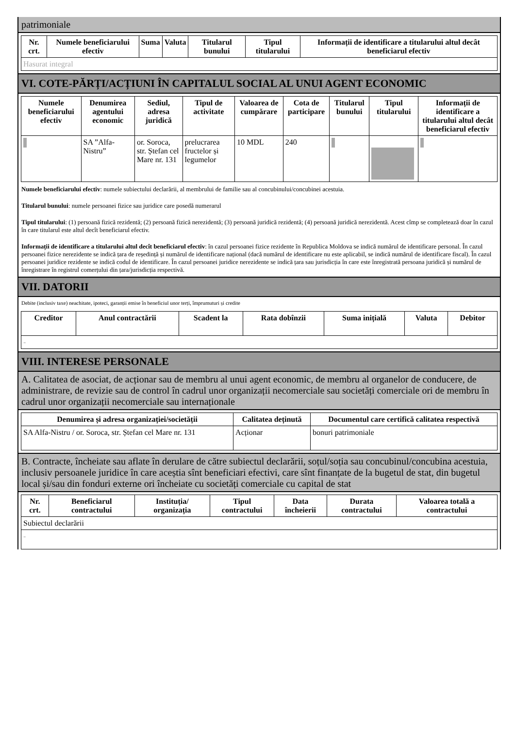patrimoniale
| Nr. crt. | Numele beneficiarului efectiv | Suma | Valuta | Titularul bunului | Tipul titularului | Informații de identificare a titularului altul decât beneficiarul efectiv |
| --- | --- | --- | --- | --- | --- | --- |
| Hasurat integral | | | | | | |
VI. COTE-PĂRȚI/ACȚIUNI ÎN CAPITALUL SOCIAL AL UNUI AGENT ECONOMIC
| Numele beneficiarului efectiv | Denumirea agentului economic | Sediul, adresa juridică | Tipul de activitate | Valoarea de cumpărare | Cota de participare | Titularul bunului | Tipul titularului | Informații de identificare a titularului altul decât beneficiarul efectiv |
| --- | --- | --- | --- | --- | --- | --- | --- | --- |
| | SA ”Alfa-Nistru” | or. Soroca, str. Ștefan cel Mare nr. 131 | prelucrarea fructelor și legumelor | 10 MDL | 240 | | | |
Numele beneficiarului efectiv: numele subiectului declarării, al membrului de familie sau al concubinului/concubinei acestuia.
Titularul bunului: numele persoanei fizice sau juridice care posedă numerarul
Tipul titularului: (1) persoană fizică rezidentă; (2) persoană fizică nerezidentă; (3) persoană juridică rezidentă; (4) persoană juridică nerezidentă. Acest cîmp se completează doar în cazul în care titularul este altul decît beneficiarul efectiv.
Informații de identificare a titularului altul decît beneficiarul efectiv: în cazul persoanei fizice rezidente în Republica Moldova se indică numărul de identificare personal. În cazul persoanei fizice nerezidente se indică țara de reședință și numărul de identificare național (dacă numărul de identificare nu este aplicabil, se indică numărul de identificare fiscal). În cazul persoanei juridice rezidente se indică codul de identificare. În cazul persoanei juridice nerezidente se indică țara sau jurisdicția în care este înregistrată persoana juridică și numărul de înregistrare în registrul comerțului din țara/jurisdicția respectivă.
VII. DATORII
Debite (inclusiv taxe) neachitate, ipoteci, garanții emise în beneficiul unor terți, împrumuturi și credite
| Creditor | Anul contractării | Scadent la | Rata dobînzii | Suma inițială | Valuta | Debitor |
| --- | --- | --- | --- | --- | --- | --- |
| - | | | | | | |
VIII. INTERESE PERSONALE
A. Calitatea de asociat, de acționar sau de membru al unui agent economic, de membru al organelor de conducere, de administrare, de revizie sau de control în cadrul unor organizații necomerciale sau societăți comerciale ori de membru în cadrul unor organizații necomerciale sau internaționale
| Denumirea și adresa organizației/societății | Calitatea deținută | Documentul care certifică calitatea respectivă |
| --- | --- | --- |
| SA Alfa-Nistru / or. Soroca, str. Ștefan cel Mare nr. 131 | Acționar | bonuri patrimoniale |
B. Contracte, încheiate sau aflate în derulare de către subiectul declarării, soțul/soția sau concubinul/concubina acestuia, inclusiv persoanele juridice în care aceștia sînt beneficiari efectivi, care sînt finanțate de la bugetul de stat, din bugetul local și/sau din fonduri externe ori încheiate cu societăți comerciale cu capital de stat
| Nr. crt. | Beneficiarul contractului | Instituția/ organizația | Tipul contractului | Data încheierii | Durata contractului | Valoarea totală a contractului |
| --- | --- | --- | --- | --- | --- | --- |
| Subiectul declarării | | | | | | |
| - | | | | | | |